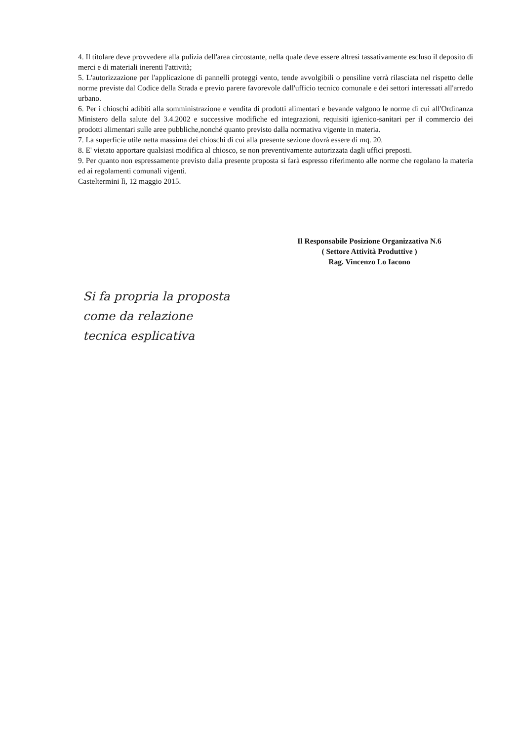4. Il titolare deve provvedere alla pulizia dell'area circostante, nella quale deve essere altresì tassativamente escluso il deposito di merci e di materiali inerenti l'attività;
5. L'autorizzazione per l'applicazione di pannelli proteggi vento, tende avvolgibili o pensiline verrà rilasciata nel rispetto delle norme previste dal Codice della Strada e previo parere favorevole dall'ufficio tecnico comunale e dei settori interessati all'arredo urbano.
6. Per i chioschi adibiti alla somministrazione e vendita di prodotti alimentari e bevande valgono le norme di cui all'Ordinanza Ministero della salute del 3.4.2002 e successive modifiche ed integrazioni, requisiti igienico-sanitari per il commercio dei prodotti alimentari sulle aree pubbliche,nonché quanto previsto dalla normativa vigente in materia.
7. La superficie utile netta massima dei chioschi di cui alla presente sezione dovrà essere di mq. 20.
8. E' vietato apportare qualsiasi modifica al chiosco, se non preventivamente autorizzata dagli uffici preposti.
9. Per quanto non espressamente previsto dalla presente proposta si farà espresso riferimento alle norme che regolano la materia ed ai regolamenti comunali vigenti.
Casteltermini lì, 12 maggio 2015.
Il Responsabile Posizione Organizzativa N.6
( Settore Attività Produttive )
Rag. Vincenzo Lo Iacono
Si fa propria la proposta
come da relazione
tecnica esplicativa